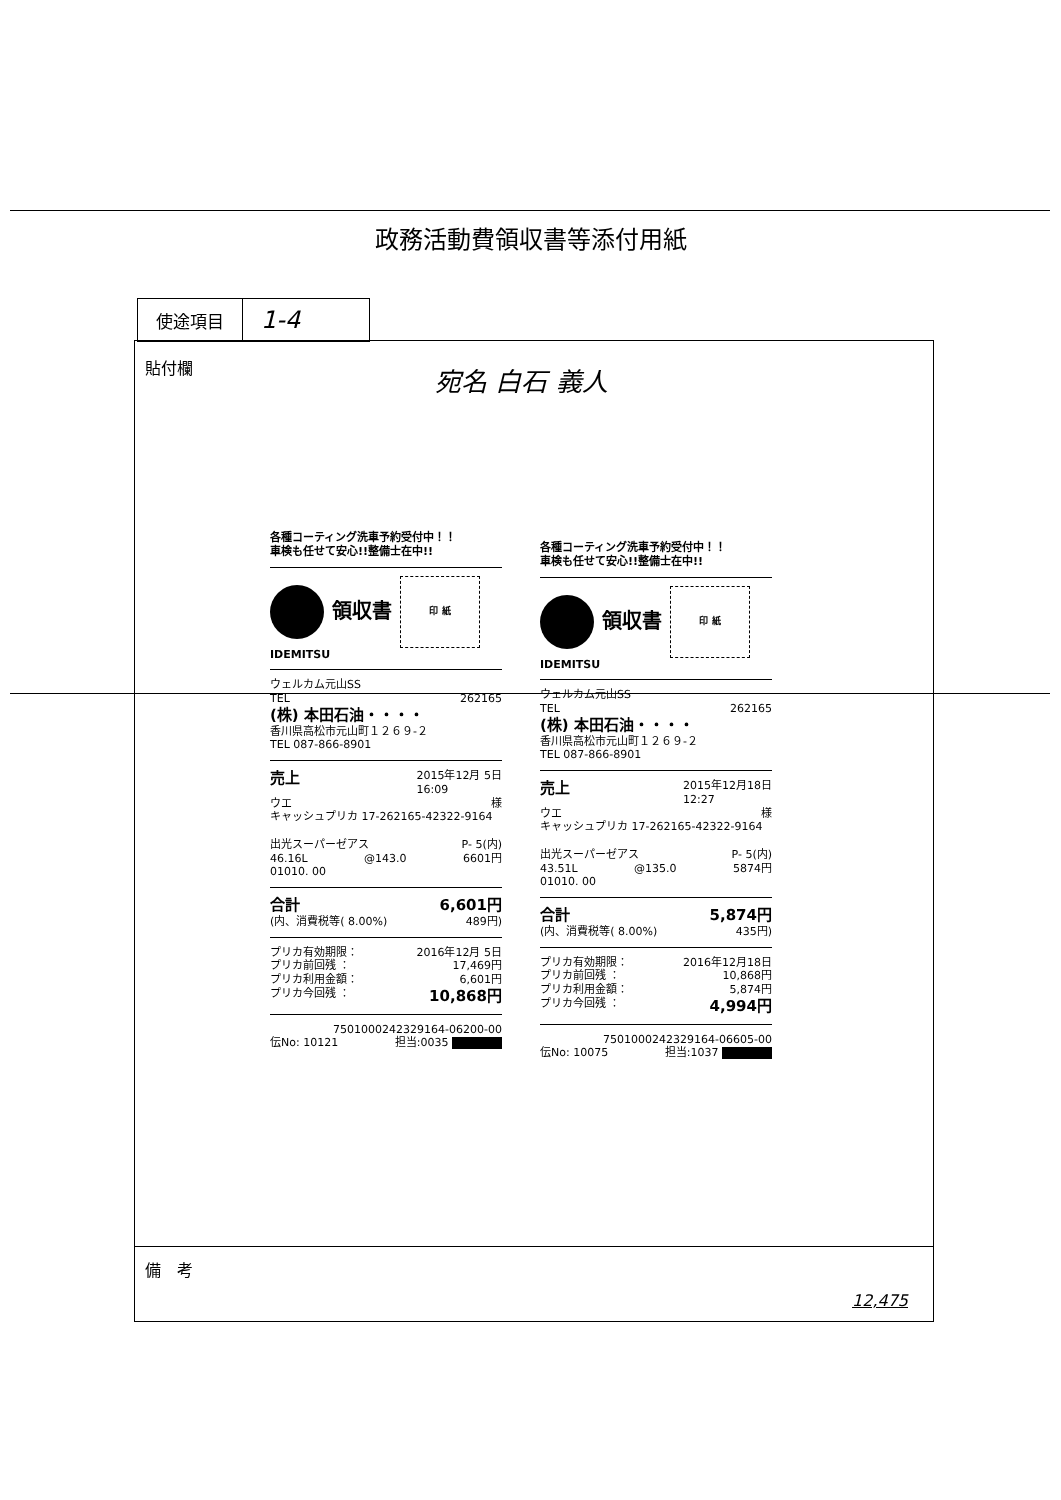政務活動費領収書等添付用紙
| 使途項目 | 1-4 |
貼付欄 宛名 白石 義人
各種コーティング洗車予約受付中！！
車検も任せて安心!!整備士在中!!
領収書
印 紙
IDEMITSU
ウェルカム元山SS
TEL 262165
(株) 本田石油・・・・
香川県高松市元山町１２６９-２
TEL 087-866-8901
売上 2015年12月 5日
16:09
ウエ 様
キャッシュプリカ 17-262165-42322-9164
出光スーパーゼアス P- 5(内)
46.16L @143.0 6601円
01010. 00
合計 6,601円
(内、消費税等( 8.00%) 489円)
プリカ有効期限： 2016年12月 5日
プリカ前回残 ： 17,469円
プリカ利用金額： 6,601円
プリカ今回残 ： 10,868円
7501000242329164-06200-00
伝No: 10121 担当:0035
各種コーティング洗車予約受付中！！
車検も任せて安心!!整備士在中!!
領収書
印 紙
IDEMITSU
ウェルカム元山SS
TEL 262165
(株) 本田石油・・・・
香川県高松市元山町１２６９-２
TEL 087-866-8901
売上 2015年12月18日
12:27
ウエ 様
キャッシュプリカ 17-262165-42322-9164
出光スーパーゼアス P- 5(内)
43.51L @135.0 5874円
01010. 00
合計 5,874円
(内、消費税等( 8.00%) 435円)
プリカ有効期限： 2016年12月18日
プリカ前回残 ： 10,868円
プリカ利用金額： 5,874円
プリカ今回残 ： 4,994円
7501000242329164-06605-00
伝No: 10075 担当:1037
備　考
12,475